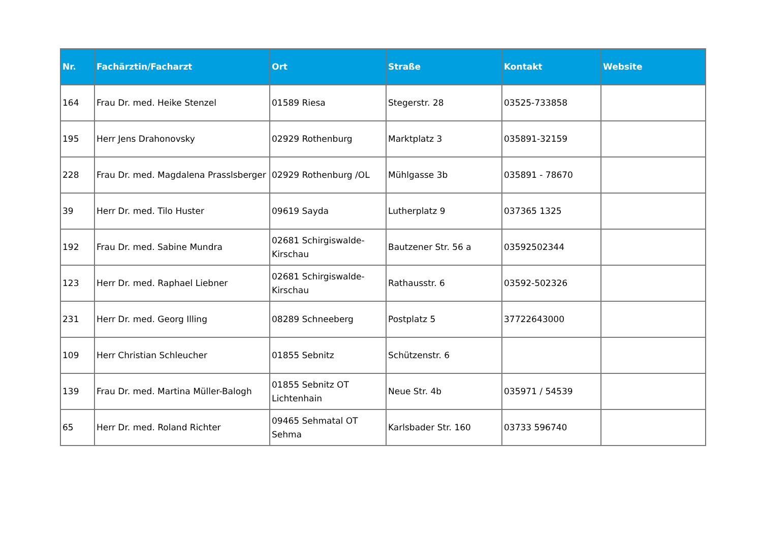| Nr. | Fachärztin/Facharzt | Ort | Straße | Kontakt | Website |
| --- | --- | --- | --- | --- | --- |
| 164 | Frau Dr. med. Heike Stenzel | 01589 Riesa | Stegerstr. 28 | 03525-733858 | |
| 195 | Herr Jens Drahonovsky | 02929 Rothenburg | Marktplatz 3 | 035891-32159 | |
| 228 | Frau Dr. med. Magdalena Prasslsberger | 02929 Rothenburg /OL | Mühlgasse 3b | 035891 - 78670 | |
| 39 | Herr Dr. med. Tilo Huster | 09619 Sayda | Lutherplatz 9 | 037365 1325 | |
| 192 | Frau Dr. med. Sabine Mundra | 02681 Schirgiswalde-Kirschau | Bautzener Str. 56 a | 03592502344 | |
| 123 | Herr Dr. med. Raphael Liebner | 02681 Schirgiswalde-Kirschau | Rathausstr. 6 | 03592-502326 | |
| 231 | Herr Dr. med. Georg Illing | 08289 Schneeberg | Postplatz 5 | 37722643000 | |
| 109 | Herr Christian Schleucher | 01855 Sebnitz | Schützenstr. 6 | | |
| 139 | Frau Dr. med. Martina Müller-Balogh | 01855 Sebnitz OT Lichtenhain | Neue Str. 4b | 035971 / 54539 | |
| 65 | Herr Dr. med. Roland Richter | 09465 Sehmatal OT Sehma | Karlsbader Str. 160 | 03733 596740 | |